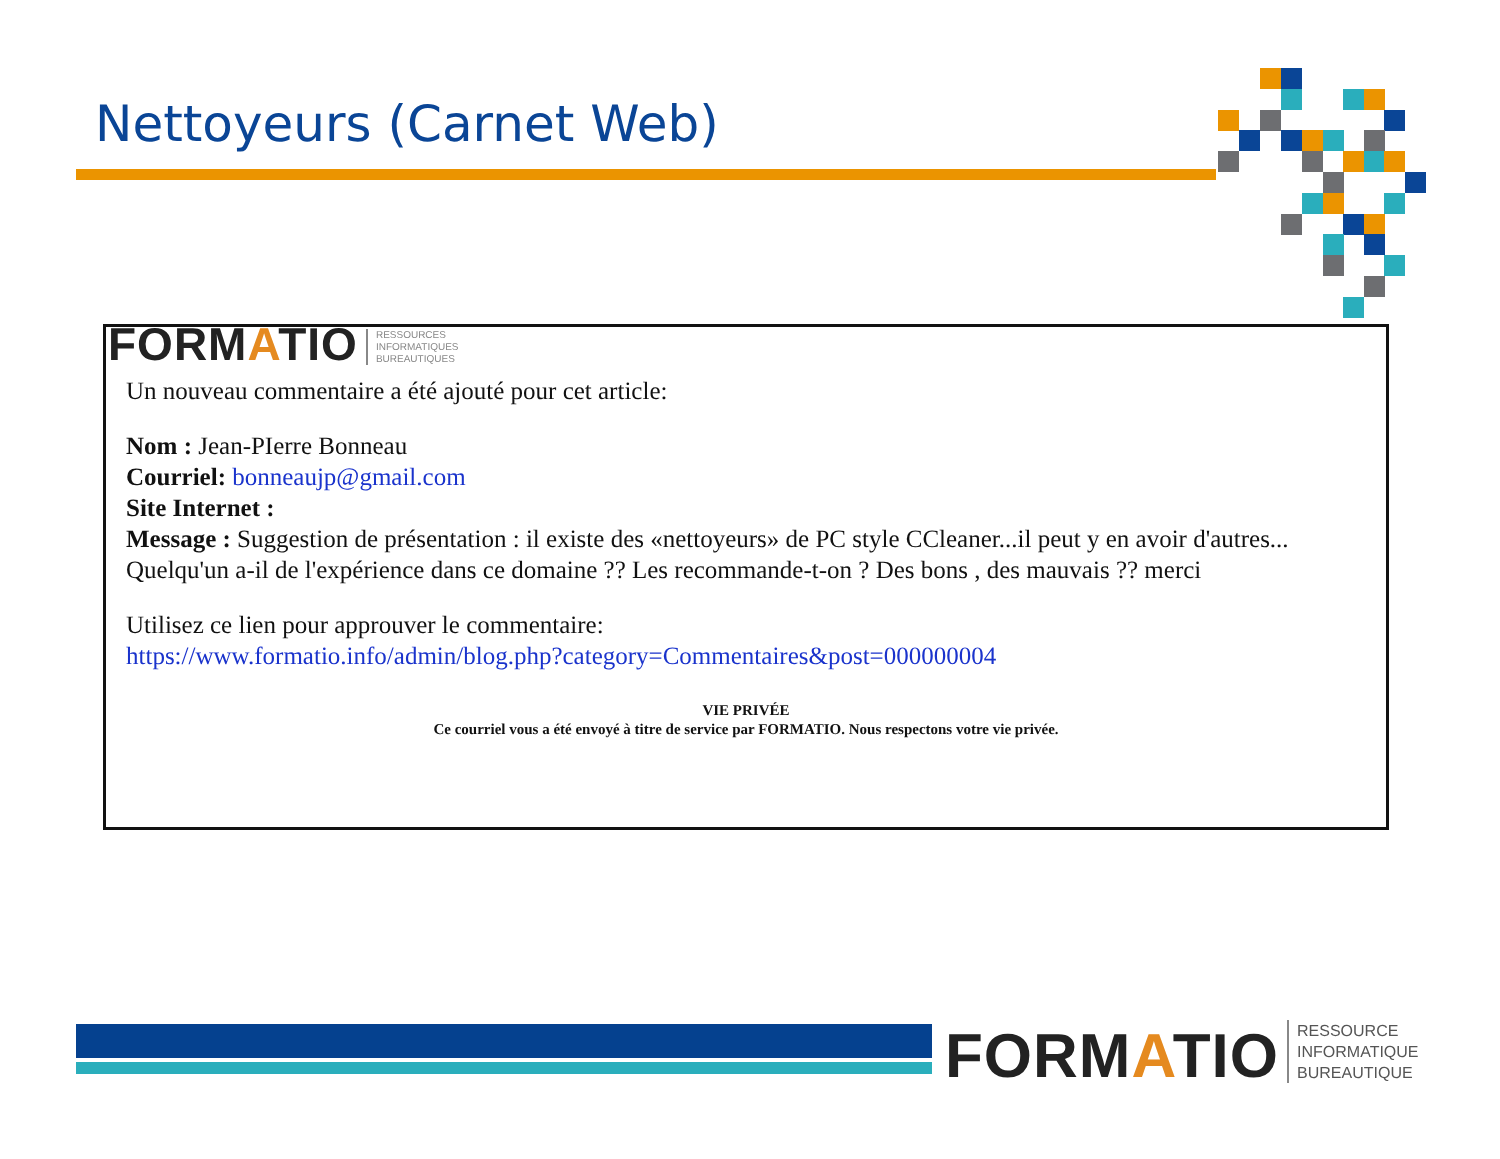Nettoyeurs (Carnet Web)
FORMATIO RESSOURCES
INFORMATIQUES
BUREAUTIQUES
Un nouveau commentaire a été ajouté pour cet article:
Nom : Jean-PIerre Bonneau
Courriel: bonneaujp@gmail.com
Site Internet :
Message : Suggestion de présentation : il existe des «nettoyeurs» de PC style CCleaner...il peut y en avoir d'autres... Quelqu'un a-il de l'expérience dans ce domaine ?? Les recommande-t-on ? Des bons , des mauvais ?? merci
Utilisez ce lien pour approuver le commentaire:
https://www.formatio.info/admin/blog.php?category=Commentaires&post=000000004
VIE PRIVÉE
Ce courriel vous a été envoyé à titre de service par FORMATIO. Nous respectons votre vie privée.
FORMATIO RESSOURCE
INFORMATIQUE
BUREAUTIQUE